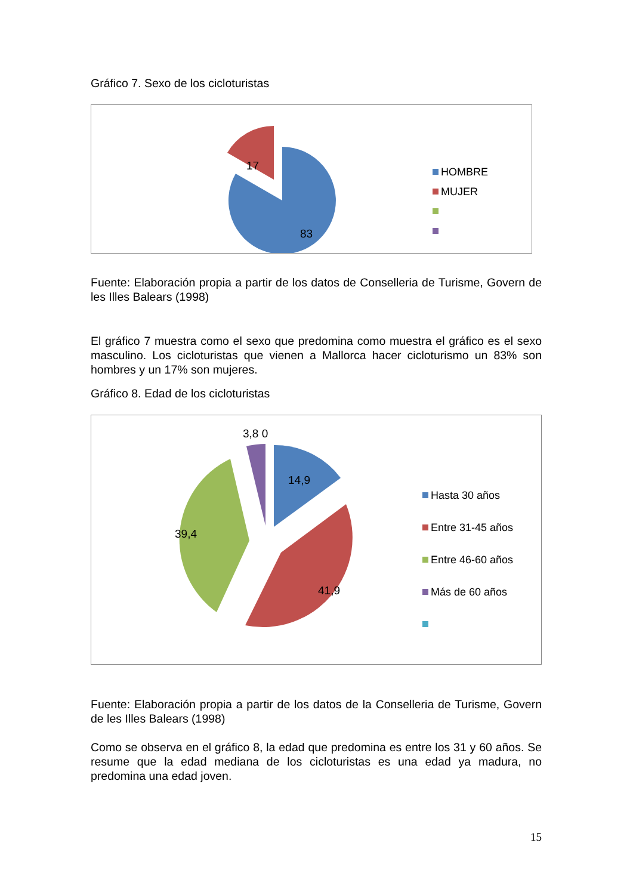Gráfico 7. Sexo de los cicloturistas
17
83
HOMBRE
MUJER
Fuente: Elaboración propia a partir de los datos de Conselleria de Turisme, Govern de les Illes Balears (1998)
El gráfico 7 muestra como el sexo que predomina como muestra el gráfico es el sexo masculino. Los cicloturistas que vienen a Mallorca hacer cicloturismo un 83% son hombres y un 17% son mujeres.
Gráfico 8. Edad de los cicloturistas
3,8 0
14,9
39,4
41,9
Hasta 30 años
Entre 31-45 años
Entre 46-60 años
Más de 60 años
Fuente: Elaboración propia a partir de los datos de la Conselleria de Turisme, Govern de les Illes Balears (1998)
Como se observa en el gráfico 8, la edad que predomina es entre los 31 y 60 años. Se resume que la edad mediana de los cicloturistas es una edad ya madura, no predomina una edad joven.
15